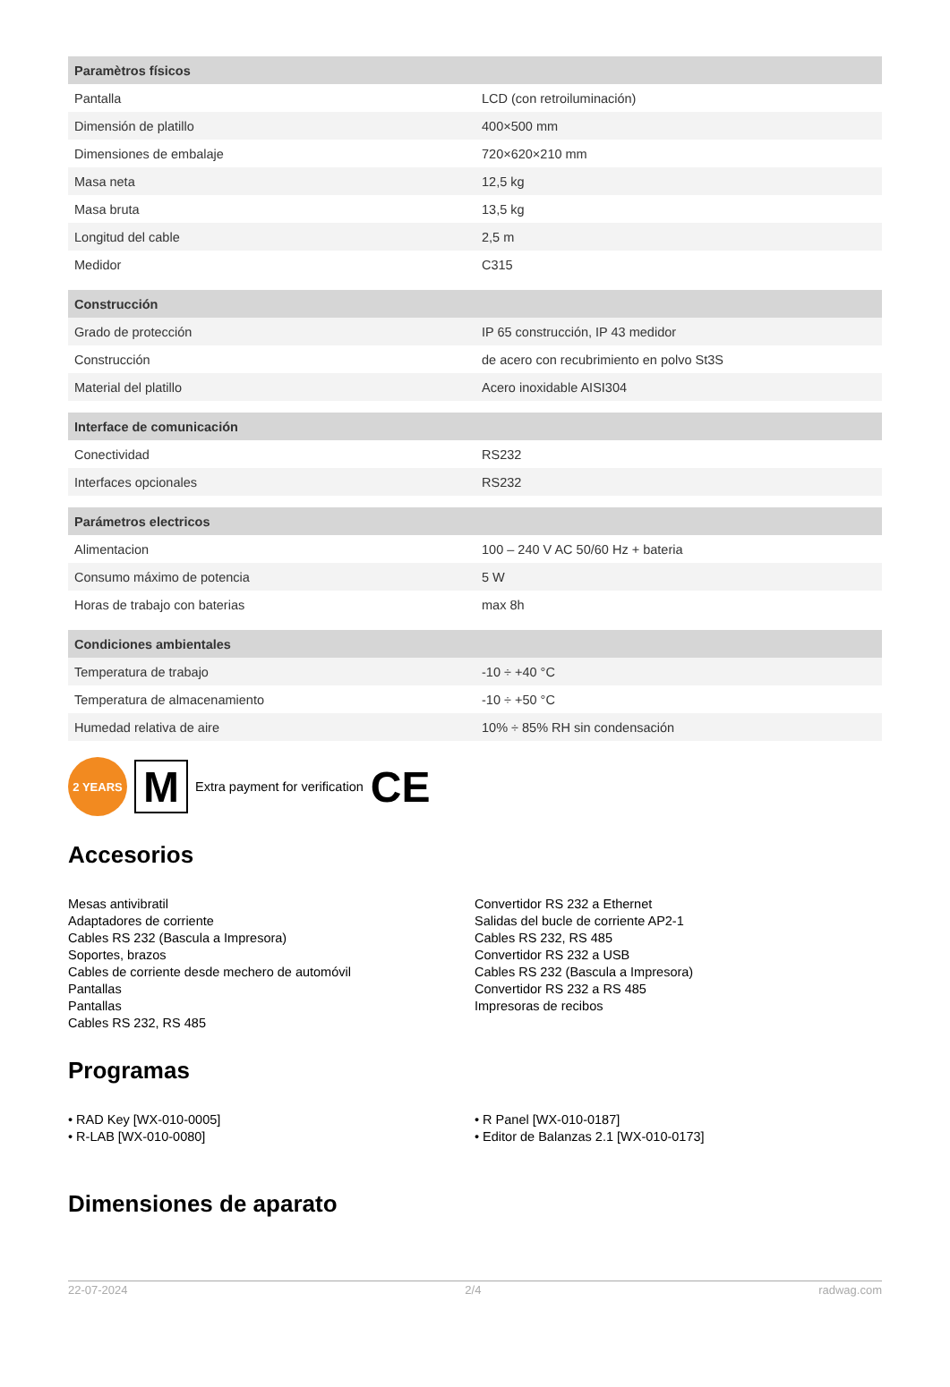| Paramètros físicos | |
| --- | --- |
| Pantalla | LCD (con retroiluminación) |
| Dimensión de platillo | 400×500 mm |
| Dimensiones de embalaje | 720×620×210 mm |
| Masa neta | 12,5 kg |
| Masa bruta | 13,5 kg |
| Longitud del cable | 2,5 m |
| Medidor | C315 |
| Construcción | |
| Grado de protección | IP 65 construcción, IP 43 medidor |
| Construcción | de acero con recubrimiento en polvo St3S |
| Material del platillo | Acero inoxidable AISI304 |
| Interface de comunicación | |
| Conectividad | RS232 |
| Interfaces opcionales | RS232 |
| Parámetros electricos | |
| Alimentacion | 100 – 240 V AC 50/60 Hz + bateria |
| Consumo máximo de potencia | 5 W |
| Horas de trabajo con baterias | max 8h |
| Condiciones ambientales | |
| Temperatura de trabajo | -10 ÷ +40 °C |
| Temperatura de almacenamiento | -10 ÷ +50 °C |
| Humedad relativa de aire | 10% ÷ 85% RH sin condensación |
2 YEARS
M
Extra payment for verification CE
Accesorios
Mesas antivibratil
Adaptadores de corriente
Cables RS 232 (Bascula a Impresora)
Soportes, brazos
Cables de corriente desde mechero de automóvil
Pantallas
Pantallas
Cables RS 232, RS 485
Convertidor RS 232 a Ethernet
Salidas del bucle de corriente AP2-1
Cables RS 232, RS 485
Convertidor RS 232 a USB
Cables RS 232 (Bascula a Impresora)
Convertidor RS 232 a RS 485
Impresoras de recibos
Programas
• RAD Key [WX-010-0005]
• R-LAB [WX-010-0080]
• R Panel [WX-010-0187]
• Editor de Balanzas 2.1 [WX-010-0173]
Dimensiones de aparato
22-07-2024 2/4 radwag.com